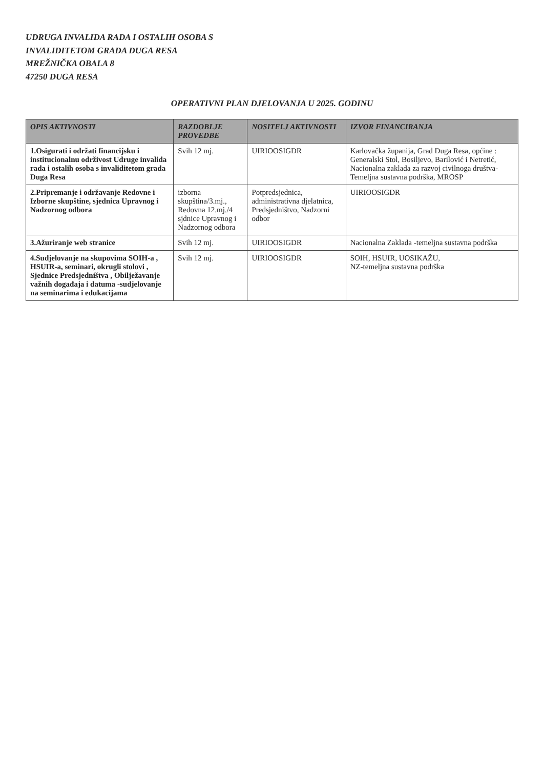UDRUGA INVALIDA RADA I OSTALIH OSOBA S
INVALIDITETOM GRADA DUGA RESA
MREŽNIČKA OBALA 8
47250 DUGA RESA
OPERATIVNI PLAN DJELOVANJA U 2025. GODINU
| OPIS AKTIVNOSTI | RAZDOBLJE PROVEDBE | NOSITELJ AKTIVNOSTI | IZVOR FINANCIRANJA |
| --- | --- | --- | --- |
| 1.Osigurati i održati financijsku i institucionalnu održivost Udruge invalida rada i ostalih osoba s invaliditetom grada Duga Resa | Svih 12 mj. | UIRIOOSIGDR | Karlovačka županija, Grad Duga Resa, općine : Generalski Stol, Bosiljevo, Barilović i Netretić, Nacionalna zaklada za razvoj civilnoga društva- Temeljna sustavna podrška, MROSP |
| 2.Pripremanje i održavanje Redovne i Izborne skupštine, sjednica Upravnog i Nadzornog odbora | izborna skupština/3.mj., Redovna 12.mj./4 sjdnice Upravnog i Nadzornog odbora | Potpredsjednica, administrativna djelatnica, Predsjedništvo, Nadzorni odbor | UIRIOOSIGDR |
| 3.Ažuriranje web stranice | Svih 12 mj. | UIRIOOSIGDR | Nacionalna Zaklada -temeljna sustavna podrška |
| 4.Sudjelovanje na skupovima SOIH-a , HSUIR-a, seminari, okrugli stolovi , Sjednice Predsjedništva , Obilježavanje važnih događaja i datuma -sudjelovanje na seminarima i edukacijama | Svih 12 mj. | UIRIOOSIGDR | SOIH, HSUIR, UOSIKAŽU, NZ-temeljna sustavna podrška |